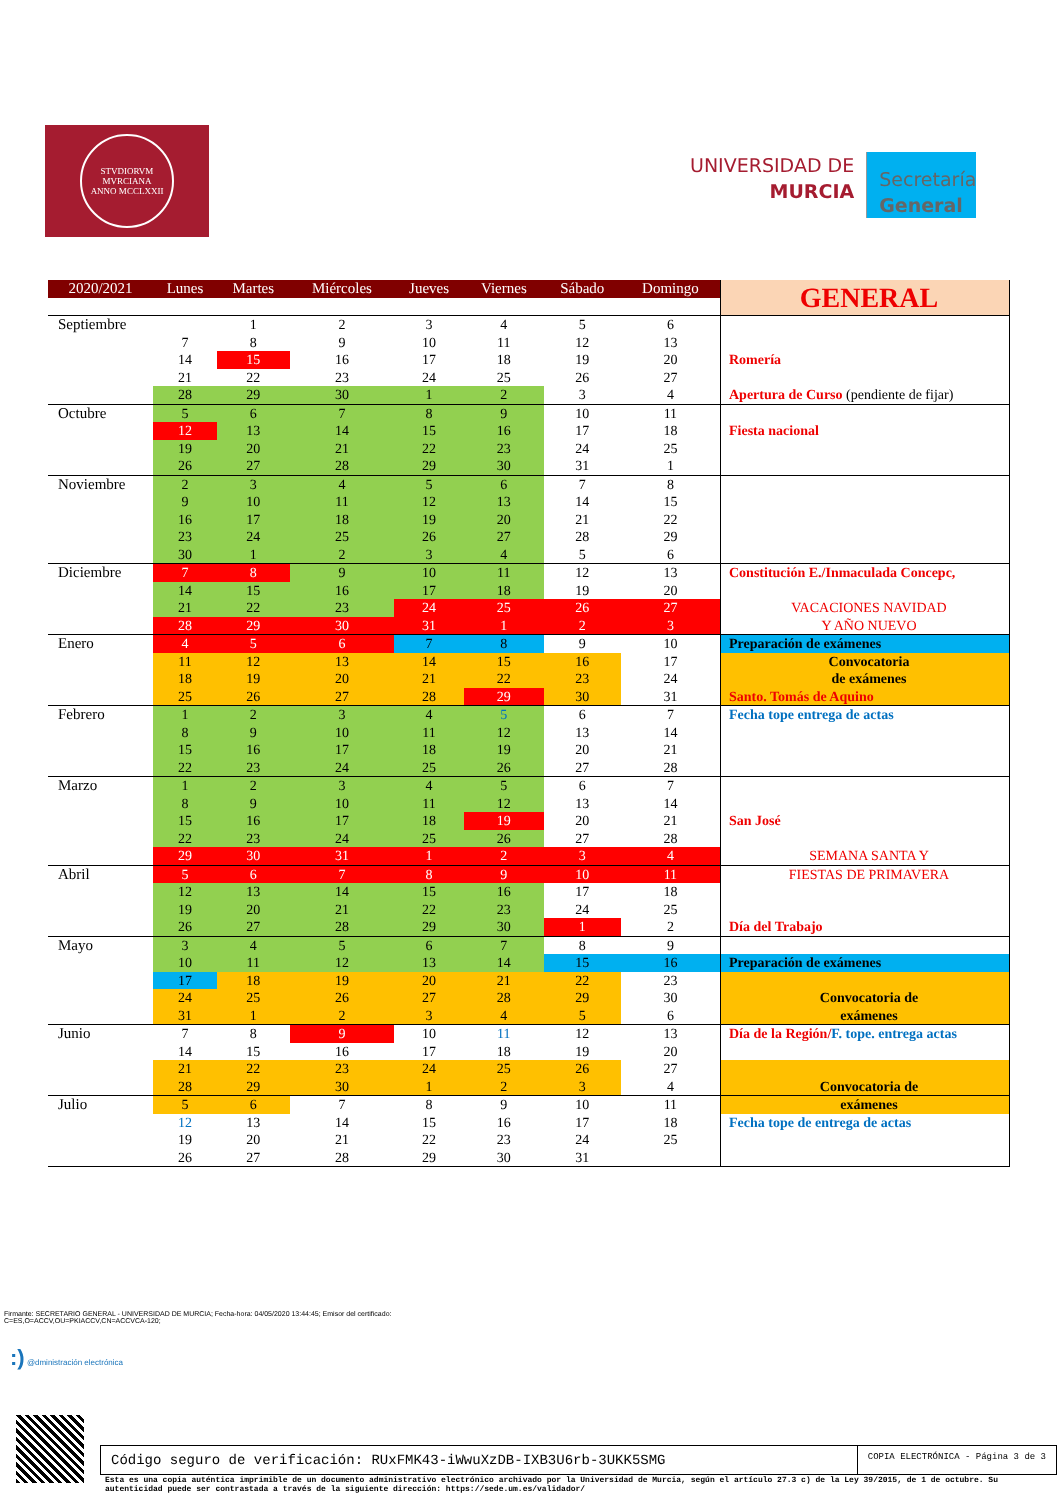STVDIORVM MVRCIANA
ANNO MCCLXXII
UNIVERSIDAD DE
MURCIA
Secretaría
General
| 2020/2021 | Lunes | Martes | Miércoles | Jueves | Viernes | Sábado | Domingo | GENERAL |
| Septiembre | | 1 | 2 | 3 | 4 | 5 | 6 | |
| | 7 | 8 | 9 | 10 | 11 | 12 | 13 | |
| | 14 | 15 | 16 | 17 | 18 | 19 | 20 | Romería |
| | 21 | 22 | 23 | 24 | 25 | 26 | 27 | |
| | 28 | 29 | 30 | 1 | 2 | 3 | 4 | Apertura de Curso (pendiente de fijar) |
| Octubre | 5 | 6 | 7 | 8 | 9 | 10 | 11 | |
| | 12 | 13 | 14 | 15 | 16 | 17 | 18 | Fiesta nacional |
| | 19 | 20 | 21 | 22 | 23 | 24 | 25 | |
| | 26 | 27 | 28 | 29 | 30 | 31 | 1 | |
| Noviembre | 2 | 3 | 4 | 5 | 6 | 7 | 8 | |
| | 9 | 10 | 11 | 12 | 13 | 14 | 15 | |
| | 16 | 17 | 18 | 19 | 20 | 21 | 22 | |
| | 23 | 24 | 25 | 26 | 27 | 28 | 29 | |
| | 30 | 1 | 2 | 3 | 4 | 5 | 6 | |
| Diciembre | 7 | 8 | 9 | 10 | 11 | 12 | 13 | Constitución E./Inmaculada Concepc, |
| | 14 | 15 | 16 | 17 | 18 | 19 | 20 | |
| | 21 | 22 | 23 | 24 | 25 | 26 | 27 | VACACIONES NAVIDAD |
| | 28 | 29 | 30 | 31 | 1 | 2 | 3 | Y AÑO NUEVO |
| Enero | 4 | 5 | 6 | 7 | 8 | 9 | 10 | Preparación de exámenes |
| | 11 | 12 | 13 | 14 | 15 | 16 | 17 | Convocatoria |
| | 18 | 19 | 20 | 21 | 22 | 23 | 24 | de exámenes |
| | 25 | 26 | 27 | 28 | 29 | 30 | 31 | Santo. Tomás de Aquino |
| Febrero | 1 | 2 | 3 | 4 | 5 | 6 | 7 | Fecha tope entrega de actas |
| | 8 | 9 | 10 | 11 | 12 | 13 | 14 | |
| | 15 | 16 | 17 | 18 | 19 | 20 | 21 | |
| | 22 | 23 | 24 | 25 | 26 | 27 | 28 | |
| Marzo | 1 | 2 | 3 | 4 | 5 | 6 | 7 | |
| | 8 | 9 | 10 | 11 | 12 | 13 | 14 | |
| | 15 | 16 | 17 | 18 | 19 | 20 | 21 | San José |
| | 22 | 23 | 24 | 25 | 26 | 27 | 28 | |
| | 29 | 30 | 31 | 1 | 2 | 3 | 4 | SEMANA SANTA Y |
| Abril | 5 | 6 | 7 | 8 | 9 | 10 | 11 | FIESTAS DE PRIMAVERA |
| | 12 | 13 | 14 | 15 | 16 | 17 | 18 | |
| | 19 | 20 | 21 | 22 | 23 | 24 | 25 | |
| | 26 | 27 | 28 | 29 | 30 | 1 | 2 | Día del Trabajo |
| Mayo | 3 | 4 | 5 | 6 | 7 | 8 | 9 | |
| | 10 | 11 | 12 | 13 | 14 | 15 | 16 | Preparación de exámenes |
| | 17 | 18 | 19 | 20 | 21 | 22 | 23 | |
| | 24 | 25 | 26 | 27 | 28 | 29 | 30 | Convocatoria de |
| | 31 | 1 | 2 | 3 | 4 | 5 | 6 | exámenes |
| Junio | 7 | 8 | 9 | 10 | 11 | 12 | 13 | Día de la Región/ F. tope. entrega actas |
| | 14 | 15 | 16 | 17 | 18 | 19 | 20 | |
| | 21 | 22 | 23 | 24 | 25 | 26 | 27 | |
| | 28 | 29 | 30 | 1 | 2 | 3 | 4 | Convocatoria de |
| Julio | 5 | 6 | 7 | 8 | 9 | 10 | 11 | exámenes |
| | 12 | 13 | 14 | 15 | 16 | 17 | 18 | Fecha tope de entrega de actas |
| | 19 | 20 | 21 | 22 | 23 | 24 | 25 | |
| | 26 | 27 | 28 | 29 | 30 | 31 | | |
Firmante: SECRETARIO GENERAL - UNIVERSIDAD DE MURCIA; Fecha-hora: 04/05/2020 13:44:45; Emisor del certificado: C=ES,O=ACCV,OU=PKIACCV,CN=ACCVCA-120;
:) @dministración electrónica
Código seguro de verificación: RUxFMK43-iWwuXzDB-IXB3U6rb-3UKK5SMG
COPIA ELECTRÓNICA - Página 3 de 3
Esta es una copia auténtica imprimible de un documento administrativo electrónico archivado por la Universidad de Murcia, según el artículo 27.3 c) de la Ley 39/2015, de 1 de octubre. Su autenticidad puede ser contrastada a través de la siguiente dirección: https://sede.um.es/validador/